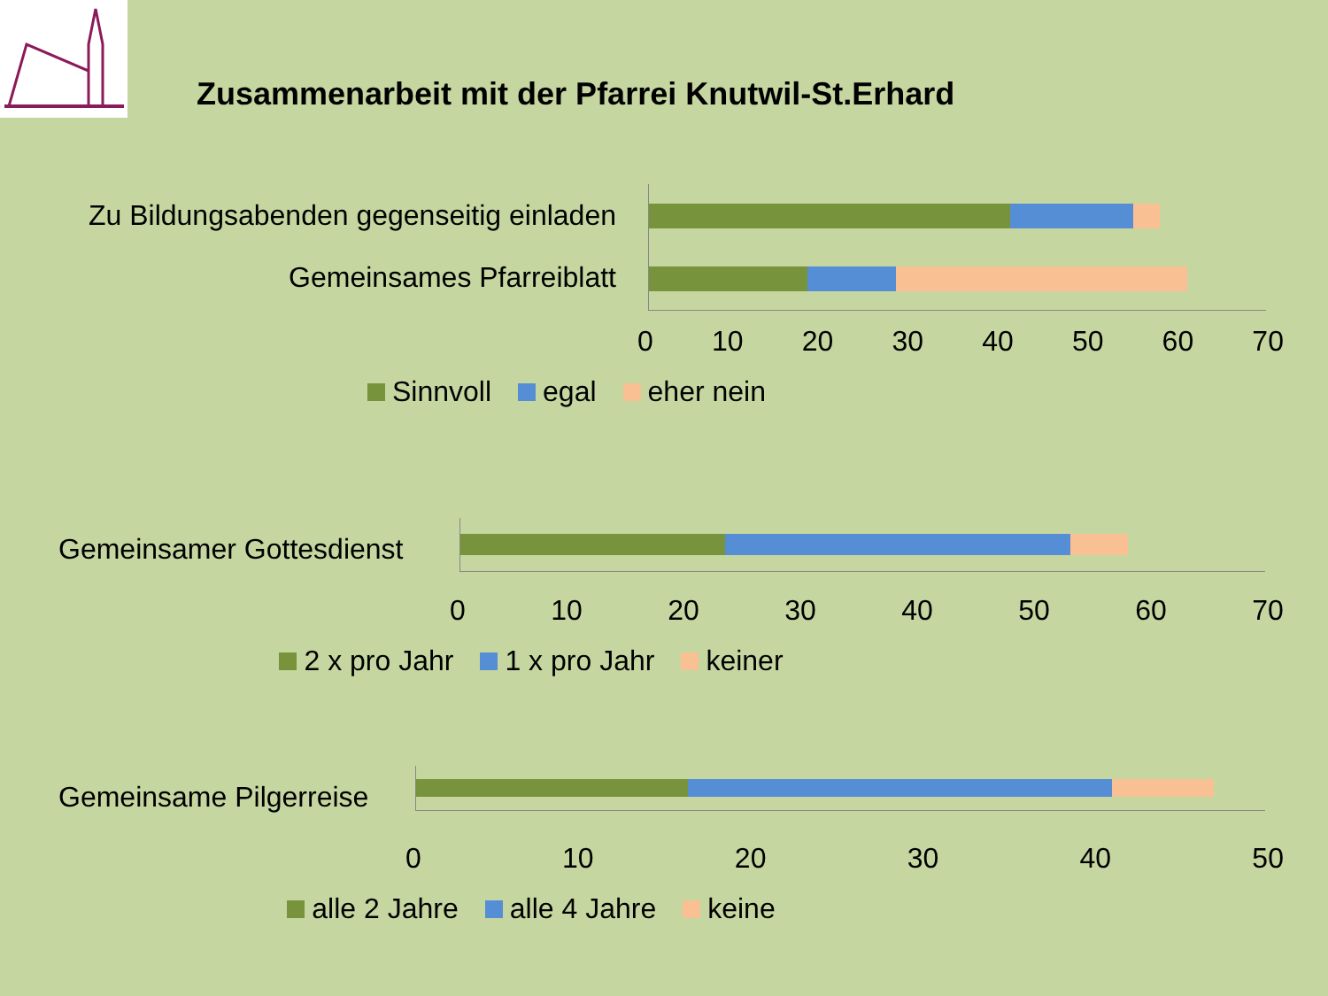Zusammenarbeit mit der Pfarrei Knutwil-St.Erhard
Zu Bildungsabenden gegenseitig einladen
Gemeinsames Pfarreiblatt
0 10 20 30 40 50 60 70
Sinnvoll egal eher nein
Gemeinsamer Gottesdienst
0 10 20 30 40 50 60 70
2 x pro Jahr 1 x pro Jahr keiner
Gemeinsame Pilgerreise
0 10 20 30 40 50
alle 2 Jahre alle 4 Jahre keine